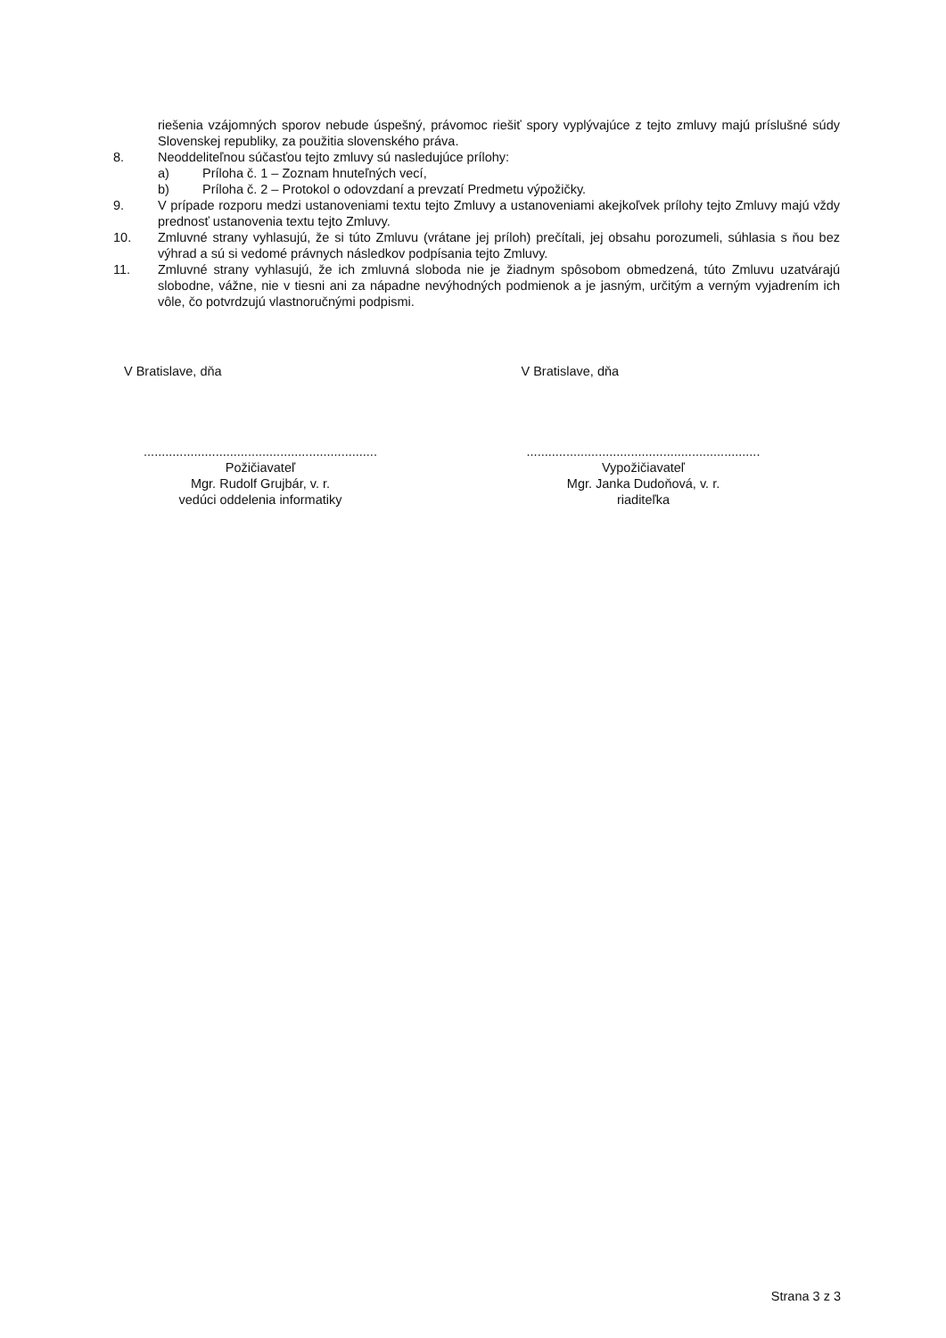riešenia vzájomných sporov nebude úspešný, právomoc riešiť spory vyplývajúce z tejto zmluvy majú príslušné súdy Slovenskej republiky, za použitia slovenského práva.
8. Neoddeliteľnou súčasťou tejto zmluvy sú nasledujúce prílohy:
a) Príloha č. 1 – Zoznam hnuteľných vecí,
b) Príloha č. 2 – Protokol o odovzdaní a prevzatí Predmetu výpožičky.
9. V prípade rozporu medzi ustanoveniami textu tejto Zmluvy a ustanoveniami akejkoľvek prílohy tejto Zmluvy majú vždy prednosť ustanovenia textu tejto Zmluvy.
10. Zmluvné strany vyhlasujú, že si túto Zmluvu (vrátane jej príloh) prečítali, jej obsahu porozumeli, súhlasia s ňou bez výhrad a sú si vedomé právnych následkov podpísania tejto Zmluvy.
11. Zmluvné strany vyhlasujú, že ich zmluvná sloboda nie je žiadnym spôsobom obmedzená, túto Zmluvu uzatvárajú slobodne, vážne, nie v tiesni ani za nápadne nevýhodných podmienok a je jasným, určitým a verným vyjadrením ich vôle, čo potvrdzujú vlastnoručnými podpismi.
V Bratislave, dňa
.................................................................
Požičiavateľ
Mgr. Rudolf Grujbár, v. r.
vedúci oddelenia informatiky
V Bratislave, dňa
.................................................................
Vypožičiavateľ
Mgr. Janka Dudoňová, v. r.
riaditeľka
Strana 3 z 3